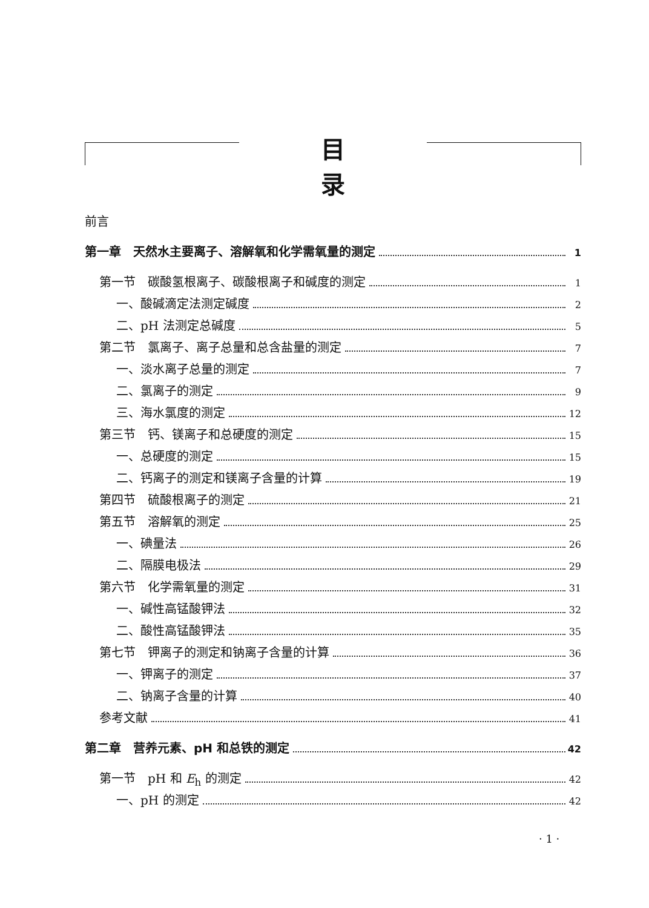目录
前言
第一章　天然水主要离子、溶解氧和化学需氧量的测定 1
第一节　碳酸氢根离子、碳酸根离子和碱度的测定 1
一、酸碱滴定法测定碱度 2
二、pH 法测定总碱度 5
第二节　氯离子、离子总量和总含盐量的测定 7
一、淡水离子总量的测定 7
二、氯离子的测定 9
三、海水氯度的测定 12
第三节　钙、镁离子和总硬度的测定 15
一、总硬度的测定 15
二、钙离子的测定和镁离子含量的计算 19
第四节　硫酸根离子的测定 21
第五节　溶解氧的测定 25
一、碘量法 26
二、隔膜电极法 29
第六节　化学需氧量的测定 31
一、碱性高锰酸钾法 32
二、酸性高锰酸钾法 35
第七节　钾离子的测定和钠离子含量的计算 36
一、钾离子的测定 37
二、钠离子含量的计算 40
参考文献 41
第二章　营养元素、pH 和总铁的测定 42
第一节　pH 和 E<sub>h</sub> 的测定 42
一、pH 的测定 42
· 1 ·